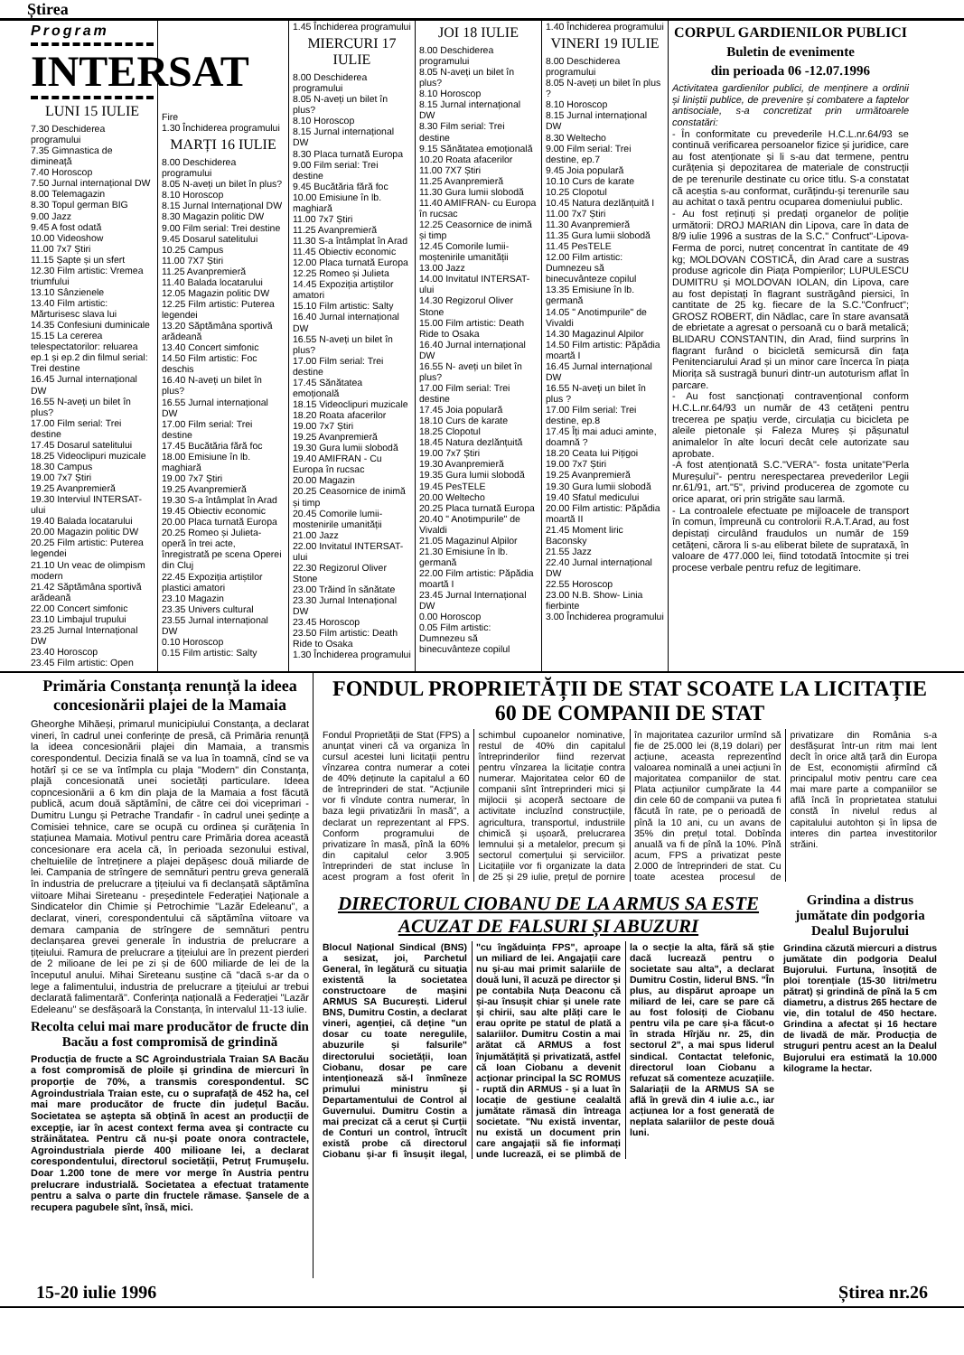Știrea
Program
INTERSAT
LUNI 15 IULIE
7.30 Deschiderea programului
7.35 Gimnastica de dimineață
7.40 Horoscop
7.50 Jurnal internațional DW
8.00 Telemagazin
8.30 Topul german BIG
9.00 Jazz
9.45 A fost odată
10.00 Videoshow
11.00 7x7 Știri
11.15 Șapte și un sfert
12.30 Film artistic: Vremea triumfului
13.10 Sânzienele
13.40 Film artistic: Mărturisesc slava lui
14.35 Confesiuni duminicale
15.15 La cererea telespectatorilor: reluarea ep.1 și ep.2 din filmul serial: Trei destine
16.45 Jurnal internațional DW
16.55 N-aveți un bilet în plus?
17.00 Film serial: Trei destine
17.45 Dosarul satelitului
18.25 Videoclipuri muzicale
18.30 Campus
19.00 7x7 Știri
19.25 Avanpremieră
19.30 Interviul INTERSAT-ului
19.40 Balada locatarului
20.00 Magazin politic DW
20.25 Film artistic: Puterea legendei
21.10 Un veac de olimpism modern
21.42 Săptămâna sportivă arădeană
22.00 Concert simfonic
23.10 Limbajul trupului
23.25 Jurnal Internațional DW
23.40 Horoscop
23.45 Film artistic: Open
Fire
1.30 Închiderea programului
MARȚI 16 IULIE
8.00 Deschiderea programului
8.05 N-aveți un bilet în plus?
8.10 Horoscop
8.15 Jurnal Internațional DW
8.30 Magazin politic DW
9.00 Film serial: Trei destine
9.45 Dosarul satelitului
10.25 Campus
11.00 7X7 Știri
11.25 Avanpremieră
11.40 Balada locatarului
12.05 Magazin politic DW
12.25 Film artistic: Puterea legendei
13.20 Săptămâna sportivă arădeană
13.40 Concert simfonic
14.50 Film artistic: Foc deschis
16.40 N-aveți un bilet în plus?
16.55 Jurnal internațional DW
17.00 Film serial: Trei destine
17.45 Bucătăria fără foc
18.00 Emisiune în lb. maghiară
19.00 7x7 Știri
19.25 Avanpremieră
19.30 S-a întâmplat în Arad
19.45 Obiectiv economic
20.00 Placa turnată Europa
20.25 Romeo și Julieta- operă în trei acte, înregistrată pe scena Operei din Cluj
22.45 Expoziția artiștilor plastici amatori
23.10 Magazin
23.35 Univers cultural
23.55 Jurnal internațional DW
0.10 Horoscop
0.15 Film artistic: Salty
1.45 Închiderea programului
MIERCURI 17 IULIE
8.00 Deschiderea programului
8.05 N-aveți un bilet în plus?
8.10 Horoscop
8.15 Jurnal internațional DW
8.30 Placa turnată Europa
9.00 Film serial: Trei destine
9.45 Bucătăria fără foc
10.00 Emisiune în lb. maghiară
11.00 7x7 Știri
11.25 Avanpremieră
11.30 S-a întâmplat în Arad
11.45 Obiectiv economic
12.00 Placa turnată Europa
12.25 Romeo și Julieta
14.45 Expoziția artiștilor amatori
15.10 Film artistic: Salty
16.40 Jurnal internațional DW
16.55 N-aveți un bilet în plus?
17.00 Film serial: Trei destine
17.45 Sănătatea emoțională
18.15 Videoclipuri muzicale
18.20 Roata afacerilor
19.00 7x7 Știri
19.25 Avanpremieră
19.30 Gura lumii slobodă
19.40 AMIFRAN - Cu Europa în rucsac
20.00 Magazin
20.25 Ceasornice de inimă și timp
20.45 Comorile lumii- mostenirile umanității
21.00 Jazz
22.00 Invitatul INTERSAT-ului
22.30 Regizorul Oliver Stone
23.00 Trăind în sănătate
23.30 Jurnal Intenațional DW
23.45 Horoscop
23.50 Film artistic: Death Ride to Osaka
1.30 Închiderea programului
JOI 18 IULIE
8.00 Deschiderea programului
8.05 N-aveți un bilet în plus?
8.10 Horoscop
8.15 Jurnal internațional DW
8.30 Film serial: Trei destine
9.15 Sănătatea emoțională
10.20 Roata afacerilor
11.00 7X7 Știri
11.25 Avanpremieră
11.30 Gura lumii slobodă
11.40 AMIFRAN- cu Europa în rucsac
12.25 Ceasornice de inimă și timp
12.45 Comorile lumii- moștenirile umanității
13.00 Jazz
14.00 Invitatul INTERSAT-ului
14.30 Regizorul Oliver Stone
15.00 Film artistic: Death Ride to Osaka
16.40 Jurnal internațional DW
16.55 N- aveți un bilet în plus?
17.00 Film serial: Trei destine
17.45 Joia populară
18.10 Curs de karate
18.25 Clopotul
18.45 Natura dezlănțuită
19.00 7x7 Știri
19.30 Avanpremieră
19.35 Gura lumii slobodă
19.45 PesTELE
20.00 Weltecho
20.25 Placa turnată Europa
20.40 " Anotimpurile" de Vivaldi
21.05 Magazinul Alpilor
21.30 Emisiune în lb. germană
22.00 Film artistic: Păpădia moartă I
23.45 Jurnal Internațional DW
0.00 Horoscop
0.05 Film artistic: Dumnezeu să binecuvânteze copilul
1.40 Închiderea programului
VINERI 19 IULIE
8.00 Deschiderea programului
8.05 N-aveți un bilet în plus ?
8.10 Horoscop
8.15 Jurnal internațional DW
8.30 Weltecho
9.00 Film serial: Trei destine, ep.7
9.45 Joia populară
10.10 Curs de karate
10.25 Clopotul
10.45 Natura dezlănțuită I
11.00 7x7 Știri
11.30 Avanpremieră
11.35 Gura lumii slobodă
11.45 PesTELE
12.00 Film artistic: Dumnezeu să binecuvânteze copilul
13.35 Emisiune în lb. germană
14.05 " Anotimpurile" de Vivaldi
14.30 Magazinul Alpilor
14.50 Film artistic: Păpădia moartă I
16.45 Jurnal internațional DW
16.55 N-aveți un bilet în plus ?
17.00 Film serial: Trei destine, ep.8
17.45 Îți mai aduci aminte, doamnă ?
18.20 Ceata lui Pițigoi
19.00 7x7 Știri
19.25 Avanpremieră
19.30 Gura lumii slobodă
19.40 Sfatul medicului
20.00 Film artistic: Păpădia moartă II
21.45 Moment liric Baconsky
21.55 Jazz
22.40 Jurnal internațional DW
22.55 Horoscop
23.00 N.B. Show- Linia fierbinte
3.00 Închiderea programului
CORPUL GARDIENILOR PUBLICI
Buletin de evenimente
din perioada 06 -12.07.1996
Activitatea gardienilor publici, de menținere a ordinii și liniștii publice, de prevenire și combatere a faptelor antisociale, s-a concretizat prin următoarele constatări:
- În conformitate cu prevederile H.C.L.nr.64/93 se continuă verificarea persoanelor fizice și juridice, care au fost atenționate și li s-au dat termene, pentru curățenia și depozitarea de materiale de construcții de pe terenurile destinate cu orice titlu. S-a constatat că aceștia s-au conformat, curățindu-și terenurile sau au achitat o taxă pentru ocuparea domeniului public.
- Au fost reținuți și predați organelor de poliție următorii: DROJ MARIAN din Lipova, care în data de 8/9 iulie 1996 a sustras de la S.C." Confruct"-Lipova-Ferma de porci, nutreț concentrat în cantitate de 49 kg; MOLDOVAN COSTICĂ, din Arad care a sustras produse agricole din Piața Pompierilor; LUPULESCU DUMITRU și MOLDOVAN IOLAN, din Lipova, care au fost depistați în flagrant sustrăgând piersici, în cantitate de 25 kg. fiecare de la S.C."Confruct"; GROSZ ROBERT, din Nădlac, care în stare avansată de ebrietate a agresat o persoană cu o bară metalică; BLIDARU CONSTANTIN, din Arad, fiind surprins în flagrant furând o bicicletă semicursă din fața Penitenciarului Arad și un minor care încerca în piața Miorița să sustragă bunuri dintr-un autoturism aflat în parcare.
- Au fost sancționați contravențional conform H.C.L.nr.64/93 un număr de 43 cetățeni pentru trecerea pe spațiu verde, circulația cu bicicleta pe aleile pietonale și Faleza Mureș și pășunatul animalelor în alte locuri decât cele autorizate sau aprobate.
-A fost atenționată S.C."VERA"- fosta unitate"Perla Mureșului"- pentru nerespectarea prevederilor Legii nr.61/91, art."5", privind producerea de zgomote cu orice aparat, ori prin strigăte sau larmă.
- La controalele efectuate pe mijloacele de transport în comun, împreună cu controlorii R.A.T.Arad, au fost depistați circulând fraudulos un număr de 159 cetățeni, cărora li s-au eliberat bilete de suprataxă, în valoare de 477.000 lei, fiind totodată întocmite și trei procese verbale pentru refuz de legitimare.
Primăria Constanța renunță la ideea concesionării plajei de la Mamaia
Gheorghe Mihăeși, primarul municipiului Constanța, a declarat vineri, în cadrul unei conferințe de presă, că Primăria renunță la ideea concesionării plajei din Mamaia, a transmis corespondentul. Decizia finală se va lua în toamnă, cînd se va hotărî și ce se va întîmpla cu plaja "Modern" din Constanța, plajă concesionată unei societăți particulare. Ideea copncesionării a 6 km din plaja de la Mamaia a fost făcută publică, acum două săptămîni, de către cei doi viceprimari - Dumitru Lungu și Petrache Trandafir - în cadrul unei ședințe a Comisiei tehnice, care se ocupă cu ordinea și curățenia în stațiunea Mamaia. Motivul pentru care Primăria dorea această concesionare era acela că, în perioada sezonului estival, cheltuielile de întreținere a plajei depășesc două miliarde de lei. Campania de strîngere de semnături pentru greva generală în industria de prelucrare a țițeiului va fi declanșată săptămîna viitoare Mihai Sireteanu - președintele Federației Naționale a Sindicatelor din Chimie și Petrochimie "Lazăr Edeleanu", a declarat, vineri, corespondentului că săptămîna viitoare va demara campania de strîngere de semnături pentru declanșarea grevei generale în industria de prelucrare a țițeiului. Ramura de prelucrare a țițeiului are în prezent pierderi de 2 milioane de lei pe zi și de 600 miliarde de lei de la începutul anului. Mihai Sireteanu susține că "dacă s-ar da o lege a falimentului, industria de prelucrare a țițeiului ar trebui declarată falimentară". Conferința națională a Federației "Lazăr Edeleanu" se desfășoară la Constanța, în intervalul 11-13 iulie.
Recolta celui mai mare producător de fructe din Bacău a fost compromisă de grindină
Producția de fructe a SC Agroindustriala Traian SA Bacău a fost compromisă de ploile și grindina de miercuri în proporție de 70%, a transmis corespondentul. SC Agroindustriala Traian este, cu o suprafață de 452 ha, cel mai mare producător de fructe din județul Bacău. Societatea se aștepta să obțină în acest an producții de excepție, iar în acest context ferma avea și contracte cu străinătatea. Pentru că nu-și poate onora contractele, Agroindustriala pierde 400 milioane lei, a declarat corespondentului, directorul societății, Petruț Frumușelu. Doar 1.200 tone de mere vor merge în Austria pentru prelucrare industrială. Societatea a efectuat tratamente pentru a salva o parte din fructele rămase. Șansele de a recupera pagubele sînt, însă, mici.
FONDUL PROPRIETĂȚII DE STAT SCOATE LA LICITAȚIE 60 DE COMPANII DE STAT
Fondul Proprietății de Stat (FPS) a anunțat vineri că va organiza în cursul acestei luni licitații pentru vînzarea contra numerar a cotei de 40% deținute la capitalul a 60 de întreprinderi de stat. "Acțiunile vor fi vîndute contra numerar, în baza legii privatizării în masă", a declarat un reprezentant al FPS. Conform programului de privatizare în masă, pînă la 60% din capitalul celor 3.905 întreprinderi de stat incluse în acest program a fost oferit în schimbul cupoanelor nominative, restul de 40% din capitalul întreprinderilor fiind rezervat pentru vînzarea la licitație contra numerar. Majoritatea celor 60 de companii sînt întreprinderi mici și mijlocii și acoperă sectoare de activitate incluzînd construcțiile, agricultura, transportul, industriile chimică și ușoară, prelucrarea lemnului și a metalelor, precum și sectorul comerțului și serviciilor. Licitațiile vor fi organizate la data de 25 și 29 iulie, prețul de pornire în majoritatea cazurilor urmînd să fie de 25.000 lei (8,19 dolari) per acțiune, aceasta reprezentînd valoarea nominală a unei acțiuni în majoritatea companiilor de stat. Plata acțiunilor cumpărate la 44 din cele 60 de companii va putea fi făcută în rate, pe o perioadă de pînă la 10 ani, cu un avans de 35% din prețul total. Dobînda anuală va fi de pînă la 10%. Pînă acum, FPS a privatizat peste 2.000 de întreprinderi de stat. Cu toate acestea procesul de privatizare din România s-a desfășurat într-un ritm mai lent decît în orice altă țară din Europa de Est, economiștii afirmînd că principalul motiv pentru care cea mai mare parte a companiilor se află încă în proprietatea statului constă în nivelul redus al capitalului autohton și în lipsa de interes din partea investitorilor străini.
DIRECTORUL CIOBANU DE LA ARMUS SA ESTE ACUZAT DE FALSURI ȘI ABUZURI
Blocul Național Sindical (BNS) a sesizat, joi, Parchetul General, în legătură cu situația existentă la societatea constructoare de mașini ARMUS SA București. Liderul BNS, Dumitru Costin, a declarat vineri, agenției, că deține "un dosar cu toate neregulile, abuzurile și falsurile" directorului societății, Ioan Ciobanu, dosar pe care intenționează să-l înmîneze primului ministru și Departamentului de Control al Guvernului. Dumitru Costin a mai precizat că a cerut și Curții de Conturi un control, întrucît există probe că directorul Ciobanu și-ar fi însușit ilegal, "cu îngăduința FPS", aproape un miliard de lei. Angajații care nu și-au mai primit salariile de două luni, îl acuză pe director și pe contabila Nuța Deaconu că și-au însușit chiar și unele rate și chirii, sau alte plăți care le erau oprite pe statul de plată a salariilor. Dumitru Costin a mai arătat că ARMUS a fost înjumătățită și privatizată, astfel că Ioan Ciobanu a devenit acționar principal la SC ROMUS - ruptă din ARMUS - și a luat în locație de gestiune cealaltă jumătate rămasă din întreaga societate. "Nu există inventar, nu există un document prin care angajații să fie informați unde lucrează, ei se plimbă de la o secție la alta, fără să știe dacă lucrează pentru o societate sau alta", a declarat Dumitru Costin, liderul BNS. "În plus, au dispărut aproape un miliard de lei, care se pare că au fost folosiți de Ciobanu pentru vila pe care și-a făcut-o în strada Hîrjău nr. 25, din sectorul 2", a mai spus liderul sindical. Contactat telefonic, directorul Ioan Ciobanu a refuzat să comenteze acuzațiile. Salariații de la ARMUS SA se află în grevă din 4 iulie a.c., iar acțiunea lor a fost generată de neplata salariilor de peste două luni.
Grindina a distrus jumătate din podgoria Dealul Bujorului
Grindina căzută miercuri a distrus jumătate din podgoria Dealul Bujorului. Furtuna, însoțită de ploi torențiale (15-30 litri/metru pătrat) și grindină de pînă la 5 cm diametru, a distrus 265 hectare de vie, din totalul de 450 hectare. Grindina a afectat și 16 hectare de livadă de măr. Producția de struguri pentru acest an la Dealul Bujorului era estimată la 10.000 kilograme la hectar.
15-20 iulie 1996 Știrea nr.26